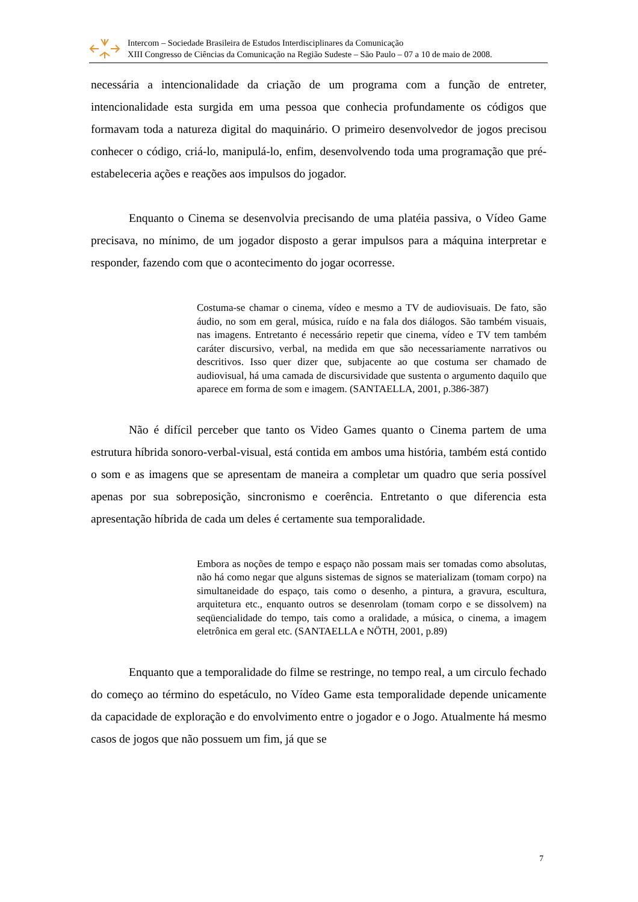Intercom – Sociedade Brasileira de Estudos Interdisciplinares da Comunicação
XIII Congresso de Ciências da Comunicação na Região Sudeste – São Paulo – 07 a 10 de maio de 2008.
necessária a intencionalidade da criação de um programa com a função de entreter, intencionalidade esta surgida em uma pessoa que conhecia profundamente os códigos que formavam toda a natureza digital do maquinário. O primeiro desenvolvedor de jogos precisou conhecer o código, criá-lo, manipulá-lo, enfim, desenvolvendo toda uma programação que pré-estabeleceria ações e reações aos impulsos do jogador.
Enquanto o Cinema se desenvolvia precisando de uma platéia passiva, o Vídeo Game precisava, no mínimo, de um jogador disposto a gerar impulsos para a máquina interpretar e responder, fazendo com que o acontecimento do jogar ocorresse.
Costuma-se chamar o cinema, vídeo e mesmo a TV de audiovisuais. De fato, são áudio, no som em geral, música, ruído e na fala dos diálogos. São também visuais, nas imagens. Entretanto é necessário repetir que cinema, vídeo e TV tem também caráter discursivo, verbal, na medida em que são necessariamente narrativos ou descritivos. Isso quer dizer que, subjacente ao que costuma ser chamado de audiovisual, há uma camada de discursividade que sustenta o argumento daquilo que aparece em forma de som e imagem. (SANTAELLA, 2001, p.386-387)
Não é difícil perceber que tanto os Video Games quanto o Cinema partem de uma estrutura híbrida sonoro-verbal-visual, está contida em ambos uma história, também está contido o som e as imagens que se apresentam de maneira a completar um quadro que seria possível apenas por sua sobreposição, sincronismo e coerência. Entretanto o que diferencia esta apresentação híbrida de cada um deles é certamente sua temporalidade.
Embora as noções de tempo e espaço não possam mais ser tomadas como absolutas, não há como negar que alguns sistemas de signos se materializam (tomam corpo) na simultaneidade do espaço, tais como o desenho, a pintura, a gravura, escultura, arquitetura etc., enquanto outros se desenrolam (tomam corpo e se dissolvem) na seqüencialidade do tempo, tais como a oralidade, a música, o cinema, a imagem eletrônica em geral etc. (SANTAELLA e NÖTH, 2001, p.89)
Enquanto que a temporalidade do filme se restringe, no tempo real, a um circulo fechado do começo ao término do espetáculo, no Vídeo Game esta temporalidade depende unicamente da capacidade de exploração e do envolvimento entre o jogador e o Jogo. Atualmente há mesmo casos de jogos que não possuem um fim, já que se
7